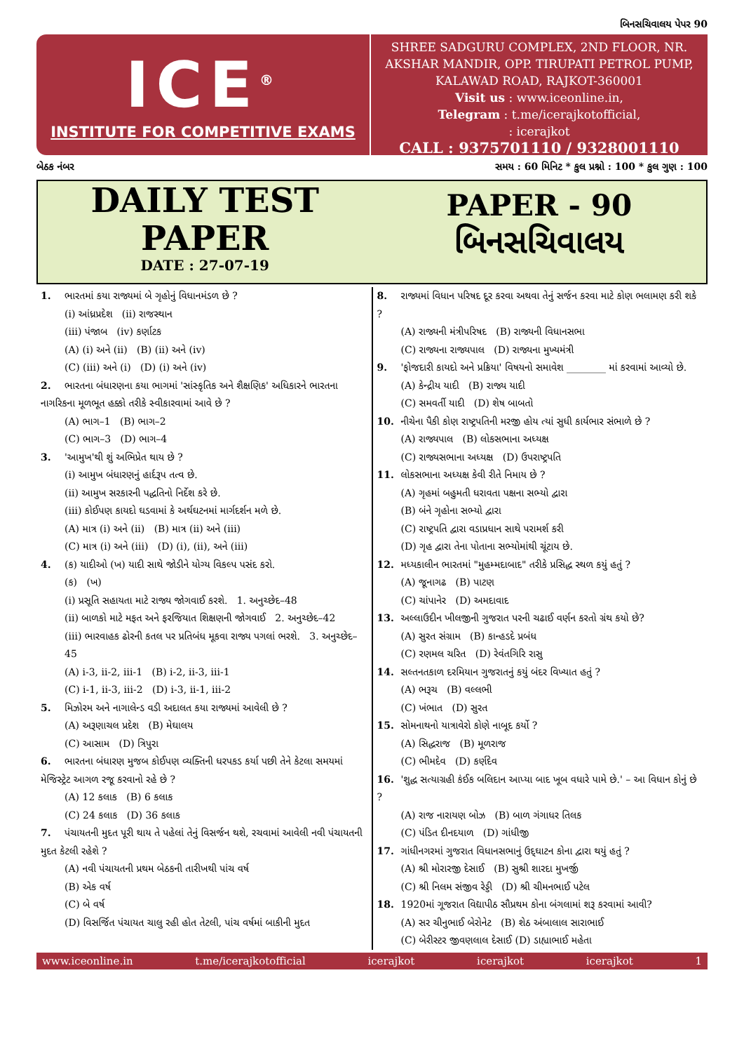બિનસચિવાલય પેપર 90
ICE<sup>®</sup>
INSTITUTE FOR COMPETITIVE EXAMS
SHREE SADGURU COMPLEX, 2ND FLOOR, NR. AKSHAR MANDIR, OPP. TIRUPATI PETROL PUMP, KALAWAD ROAD, RAJKOT-360001
Visit us : www.iceonline.in,
Telegram : t.me/icerajkotofficial,
: icerajkot
CALL : 9375701110 / 9328001110
બેઠક નંબર સમય : 60 મિનિટ * કુલ પ્રશ્નો : 100 * કુલ ગુણ : 100
DAILY TEST
PAPER
DATE : 27-07-19
PAPER - 90
બિનસચિવાલય
1. ભારતમાં કયા રાજ્યમાં બે ગૃહોનું વિધાનમંડળ છે ?
(i) આંધ્રપ્રદેશ (ii) રાજસ્થાન
(iii) પંજાબ (iv) કર્ણાટક
(A) (i) અને (ii) (B) (ii) અને (iv)
(C) (iii) અને (i) (D) (i) અને (iv)
2. ભારતના બંધારણના કયા ભાગમાં 'સાંસ્કૃતિક અને શૈક્ષણિક' અધિકારને ભારતના નાગરિકના મૂળભૂત હક્કો તરીકે સ્વીકારવામાં આવે છે ?
(A) ભાગ–1 (B) ભાગ–2
(C) ભાગ–3 (D) ભાગ–4
3. 'આમુખ'થી શું અભિપ્રેત થાય છે ?
(i) આમુખ બંધારણનું હાર્દરૂપ તત્વ છે.
(ii) આમુખ સરકારની પદ્ધતિનો નિર્દેશ કરે છે.
(iii) કોઈપણ કાયદો ઘડવામાં કે અર્થઘટનમાં માર્ગદર્શન મળે છે.
(A) માત્ર (i) અને (ii) (B) માત્ર (ii) અને (iii)
(C) માત્ર (i) અને (iii) (D) (i), (ii), અને (iii)
4. (ક) યાદીઓ (ખ) યાદી સાથે જોડીને યોગ્ય વિકલ્પ પસંદ કરો.
(ક) (ખ)
(i) પ્રસૂતિ સહાયતા માટે રાજ્ય જોગવાઈ કરશે. 1. અનુચ્છેદ–48
(ii) બાળકો માટે મફત અને ફરજિયાત શિક્ષણની જોગવાઈ 2. અનુચ્છેદ–42
(iii) ભારવાહક ઢોરની કતલ પર પ્રતિબંધ મૂકવા રાજ્ય પગલાં ભરશે. 3. અનુચ્છેદ–45
(A) i-3, ii-2, iii-1 (B) i-2, ii-3, iii-1
(C) i-1, ii-3, iii-2 (D) i-3, ii-1, iii-2
5. મિઝોરમ અને નાગાલેન્ડ વડી અદાલત કયા રાજ્યમાં આવેલી છે ?
(A) અરૂણાચલ પ્રદેશ (B) મેઘાલય
(C) આસામ (D) ત્રિપુરા
6. ભારતના બંધારણ મુજબ કોઈપણ વ્યક્તિની ધરપકડ કર્યા પછી તેને કેટલા સમયમાં મેજિસ્ટ્રેટ આગળ રજૂ કરવાનો રહે છે ?
(A) 12 કલાક (B) 6 કલાક
(C) 24 કલાક (D) 36 કલાક
7. પંચાયતની મુદત પૂરી થાય તે પહેલાં તેનું વિસર્જન થશે, રચવામાં આવેલી નવી પંચાયતની મુદત કેટલી રહેશે ?
(A) નવી પંચાયતની પ્રથમ બેઠકની તારીખથી પાંચ વર્ષ
(B) એક વર્ષ
(C) બે વર્ષ
(D) વિસર્જિત પંચાયત ચાલુ રહી હોત તેટલી, પાંચ વર્ષમાં બાકીની મુદત
8. રાજ્યમાં વિધાન પરિષદ દૂર કરવા અથવા તેનું સર્જન કરવા માટે કોણ ભલામણ કરી શકે ?
(A) રાજ્યની મંત્રીપરિષદ (B) રાજ્યની વિધાનસભા
(C) રાજ્યના રાજ્યપાલ (D) રાજ્યના મુખ્યમંત્રી
9. 'ફોજદારી કાયદો અને પ્રક્રિયા' વિષયનો સમાવેશ ________ માં કરવામાં આવ્યો છે.
(A) કેન્દ્રીય યાદી (B) રાજ્ય યાદી
(C) સમવર્તી યાદી (D) શેષ બાબતો
10. નીચેના પૈકી કોણ રાષ્ટ્રપતિની મરજી હોય ત્યાં સુધી કાર્યભાર સંભાળે છે ?
(A) રાજ્યપાલ (B) લોકસભાના અધ્યક્ષ
(C) રાજ્યસભાના અધ્યક્ષ (D) ઉપરાષ્ટ્રપતિ
11. લોકસભાના અધ્યક્ષ કેવી રીતે નિમાય છે ?
(A) ગૃહમાં બહુમતી ધરાવતા પક્ષના સભ્યો દ્વારા
(B) બંને ગૃહોના સભ્યો દ્વારા
(C) રાષ્ટ્રપતિ દ્વારા વડાપ્રધાન સાથે પરામર્શ કરી
(D) ગૃહ દ્વારા તેના પોતાના સભ્યોમાંથી ચૂંટાય છે.
12. મધ્યકાલીન ભારતમાં "મુહમ્મદાબાદ" તરીકે પ્રસિદ્ધ સ્થળ કયું હતું ?
(A) જૂનાગઢ (B) પાટણ
(C) ચાંપાનેર (D) અમદાવાદ
13. અલ્લાઉદીન ખીલજીની ગુજરાત પરની ચઢાઈ વર્ણન કરતો ગ્રંથ કયો છે?
(A) સુરત સંગ્રામ (B) કાન્હડદે પ્રબંધ
(C) રણમલ ચરિત (D) રેવંતગિરિ રાસુ
14. સલ્તનતકાળ દરમિયાન ગુજરાતનું કયું બંદર વિખ્યાત હતું ?
(A) ભરૂચ (B) વલ્લભી
(C) ખંભાત (D) સુરત
15. સોમનાથનો યાત્રાવેરો કોણે નાબૂદ કર્યો ?
(A) સિદ્ધરાજ (B) મૂળરાજ
(C) ભીમદેવ (D) કર્ણદેવ
16. 'શુદ્ધ સત્યાગ્રહી કંઈક બલિદાન આપ્યા બાદ ખૂબ વધારે પામે છે.' – આ વિધાન કોનું છે ?
(A) રાજ નારાયણ બોઝ (B) બાળ ગંગાધર તિલક
(C) પંડિત દીનદયાળ (D) ગાંધીજી
17. ગાંધીનગરમાં ગુજરાત વિધાનસભાનું ઉદ્‌ઘાટન કોના દ્વારા થયું હતું ?
(A) શ્રી મોરારજી દેસાઈ (B) સુશ્રી શારદા મુખર્જી
(C) શ્રી નિલમ સંજીવ રેડ્ડી (D) શ્રી ચીમનભાઈ પટેલ
18. 1920માં ગૂજરાત વિદ્યાપીઠ સૌપ્રથમ કોના બંગલામાં શરૂ કરવામાં આવી?
(A) સર ચીનુભાઈ બેરોનેટ (B) શેઠ અંબાલાલ સારાભાઈ
(C) બેરીસ્ટર જીવણલાલ દેસાઈ (D) ડાહ્યાભાઈ મહેતા
www.iceonline.in t.me/icerajkotofficial icerajkot icerajkot icerajkot 1